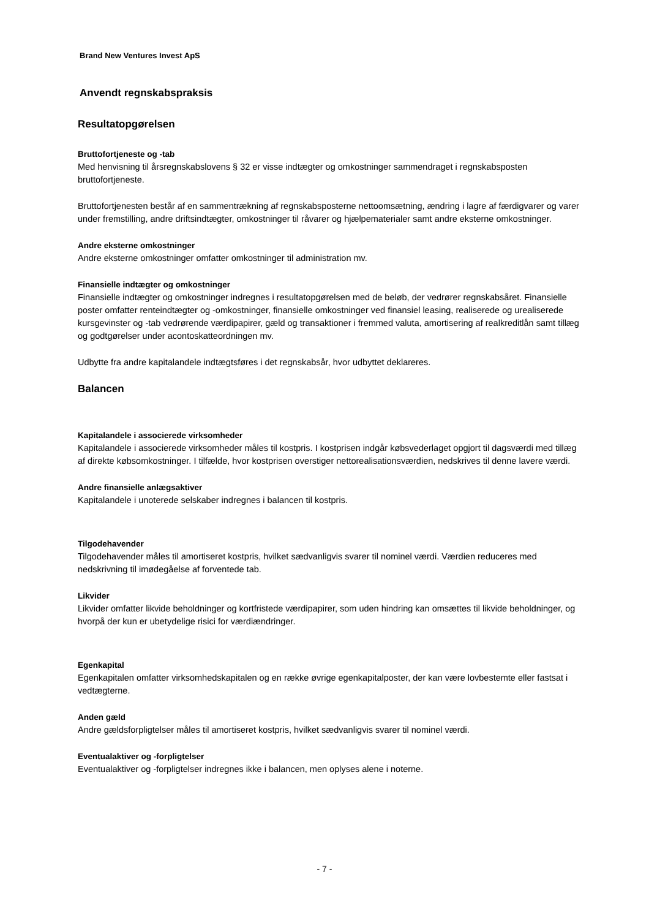Brand New Ventures Invest ApS
Anvendt regnskabspraksis
Resultatopgørelsen
Bruttofortjeneste og -tab
Med henvisning til årsregnskabslovens § 32 er visse indtægter og omkostninger sammendraget i regnskabsposten bruttofortjeneste.
Bruttofortjenesten består af en sammentrækning af regnskabsposterne nettoomsætning, ændring i lagre af færdigvarer og varer under fremstilling, andre driftsindtægter, omkostninger til råvarer og hjælpematerialer samt andre eksterne omkostninger.
Andre eksterne omkostninger
Andre eksterne omkostninger omfatter omkostninger til administration mv.
Finansielle indtægter og omkostninger
Finansielle indtægter og omkostninger indregnes i resultatopgørelsen med de beløb, der vedrører regnskabsåret. Finansielle poster omfatter renteindtægter og -omkostninger, finansielle omkostninger ved finansiel leasing, realiserede og urealiserede kursgevinster og -tab vedrørende værdipapirer, gæld og transaktioner i fremmed valuta, amortisering af realkreditlån samt tillæg og godtgørelser under acontoskatteordningen mv.
Udbytte fra andre kapitalandele indtægtsføres i det regnskabsår, hvor udbyttet deklareres.
Balancen
Kapitalandele i associerede virksomheder
Kapitalandele i associerede virksomheder måles til kostpris. I kostprisen indgår købsvederlaget opgjort til dagsværdi med tillæg af direkte købsomkostninger. I tilfælde, hvor kostprisen overstiger nettorealisationsværdien, nedskrives til denne lavere værdi.
Andre finansielle anlægsaktiver
Kapitalandele i unoterede selskaber indregnes i balancen til kostpris.
Tilgodehavender
Tilgodehavender måles til amortiseret kostpris, hvilket sædvanligvis svarer til nominel værdi. Værdien reduceres med nedskrivning til imødegåelse af forventede tab.
Likvider
Likvider omfatter likvide beholdninger og kortfristede værdipapirer, som uden hindring kan omsættes til likvide beholdninger, og hvorpå der kun er ubetydelige risici for værdiændringer.
Egenkapital
Egenkapitalen omfatter virksomhedskapitalen og en række øvrige egenkapitalposter, der kan være lovbestemte eller fastsat i vedtægterne.
Anden gæld
Andre gældsforpligtelser måles til amortiseret kostpris, hvilket sædvanligvis svarer til nominel værdi.
Eventualaktiver og -forpligtelser
Eventualaktiver og -forpligtelser indregnes ikke i balancen, men oplyses alene i noterne.
- 7 -